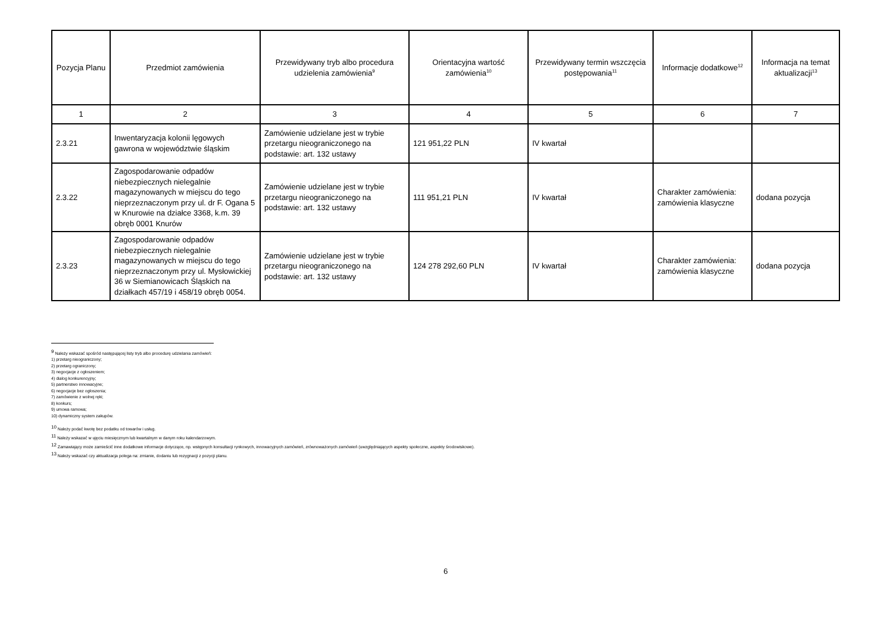| Pozycja Planu | Przedmiot zamówienia | Przewidywany tryb albo procedura udzielenia zamówienia<sup>9</sup> | Orientacyjna wartość zamówienia<sup>10</sup> | Przewidywany termin wszczęcia postępowania<sup>11</sup> | Informacje dodatkowe<sup>12</sup> | Informacja na temat aktualizacji<sup>13</sup> |
| --- | --- | --- | --- | --- | --- | --- |
| 1 | 2 | 3 | 4 | 5 | 6 | 7 |
| 2.3.21 | Inwentaryzacja kolonii lęgowych gawrona w województwie śląskim | Zamówienie udzielane jest w trybie przetargu nieograniczonego na podstawie: art. 132 ustawy | 121 951,22 PLN | IV kwartał | | |
| 2.3.22 | Zagospodarowanie odpadów niebezpiecznych nielegalnie magazynowanych w miejscu do tego nieprzeznaczonym przy ul. dr F. Ogana 5 w Knurowie na działce 3368, k.m. 39 obręb 0001 Knurów | Zamówienie udzielane jest w trybie przetargu nieograniczonego na podstawie: art. 132 ustawy | 111 951,21 PLN | IV kwartał | Charakter zamówienia: zamówienia klasyczne | dodana pozycja |
| 2.3.23 | Zagospodarowanie odpadów niebezpiecznych nielegalnie magazynowanych w miejscu do tego nieprzeznaczonym przy ul. Mysłowickiej 36 w Siemianowicach Śląskich na działkach 457/19 i 458/19 obręb 0054. | Zamówienie udzielane jest w trybie przetargu nieograniczonego na podstawie: art. 132 ustawy | 124 278 292,60 PLN | IV kwartał | Charakter zamówienia: zamówienia klasyczne | dodana pozycja |
<sup>9</sup> Należy wskazać spośród następującej listy tryb albo procedurę udzielania zamówień:
1) przetarg nieograniczony;
2) przetarg ograniczony;
3) negocjacje z ogłoszeniem;
4) dialog konkurencyjny;
5) partnerstwo innowacyjne;
6) negocjacje bez ogłoszenia;
7) zamówienie z wolnej ręki;
8) konkurs;
9) umowa ramowa;
10) dynamiczny system zakupów.
<sup>10</sup> Należy podać kwotę bez podatku od towarów i usług.
<sup>11</sup> Należy wskazać w ujęciu miesięcznym lub kwartalnym w danym roku kalendarzowym.
<sup>12</sup> Zamawiający może zamieścić inne dodatkowe informacje dotyczące, np. wstępnych konsultacji rynkowych, innowacyjnych zamówień, zrównoważonych zamówień (uwzględniających aspekty społeczne, aspekty środowiskowe).
<sup>13</sup> Należy wskazać czy aktualizacja polega na: zmianie, dodaniu lub rezygnacji z pozycji planu.
6